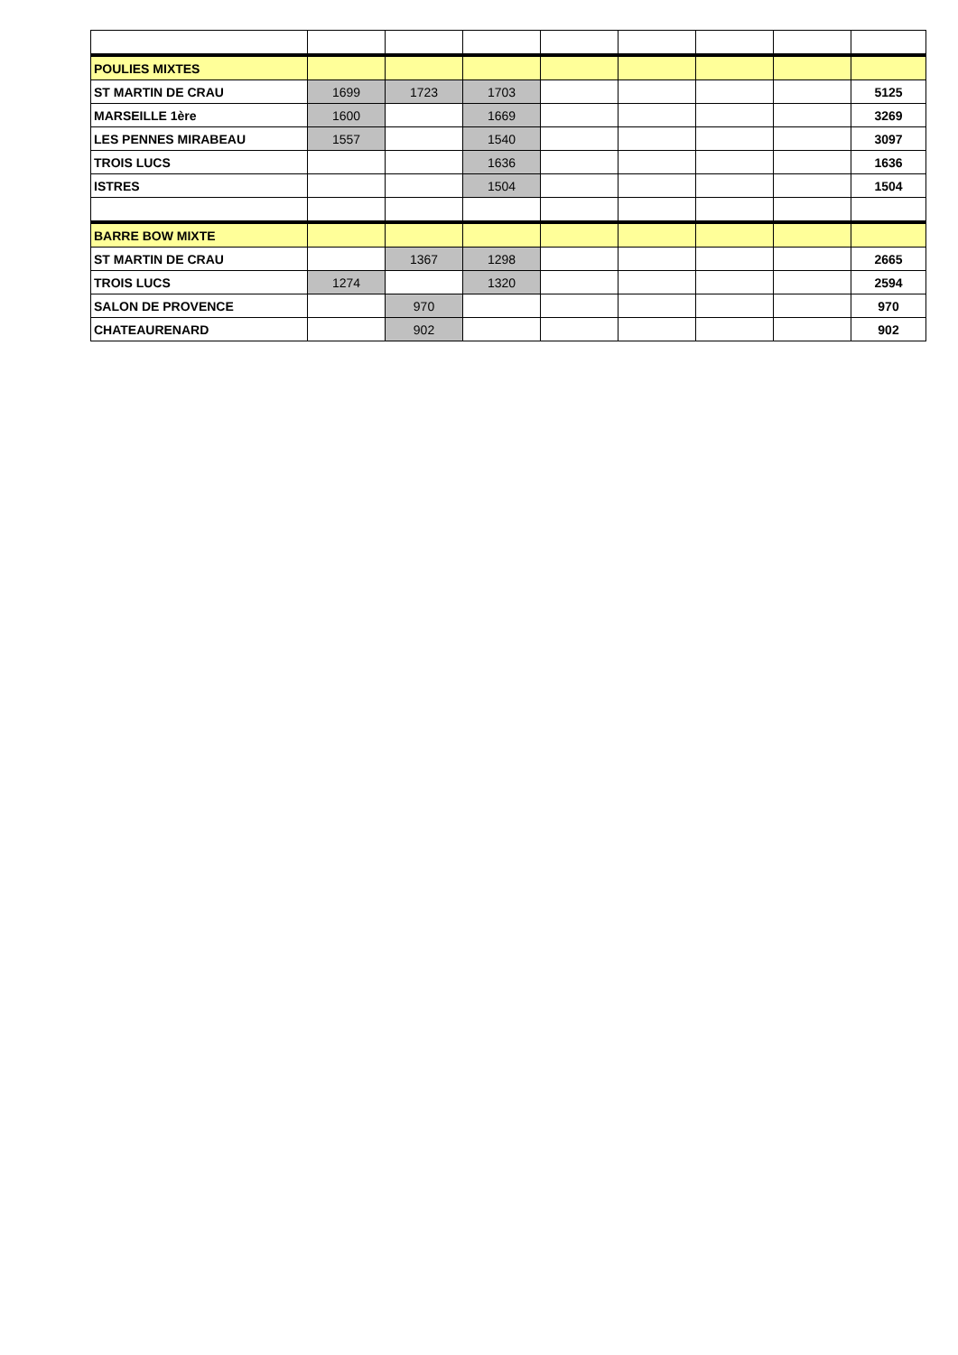| POULIES MIXTES | | | | | | | | |
| ST MARTIN DE CRAU | 1699 | 1723 | 1703 | | | | | 5125 |
| MARSEILLE 1ère | 1600 | | 1669 | | | | | 3269 |
| LES PENNES MIRABEAU | 1557 | | 1540 | | | | | 3097 |
| TROIS LUCS | | | 1636 | | | | | 1636 |
| ISTRES | | | 1504 | | | | | 1504 |
| BARRE BOW MIXTE | | | | | | | | |
| ST MARTIN DE CRAU | | 1367 | 1298 | | | | | 2665 |
| TROIS LUCS | 1274 | | 1320 | | | | | 2594 |
| SALON DE PROVENCE | | 970 | | | | | | 970 |
| CHATEAURENARD | | 902 | | | | | | 902 |